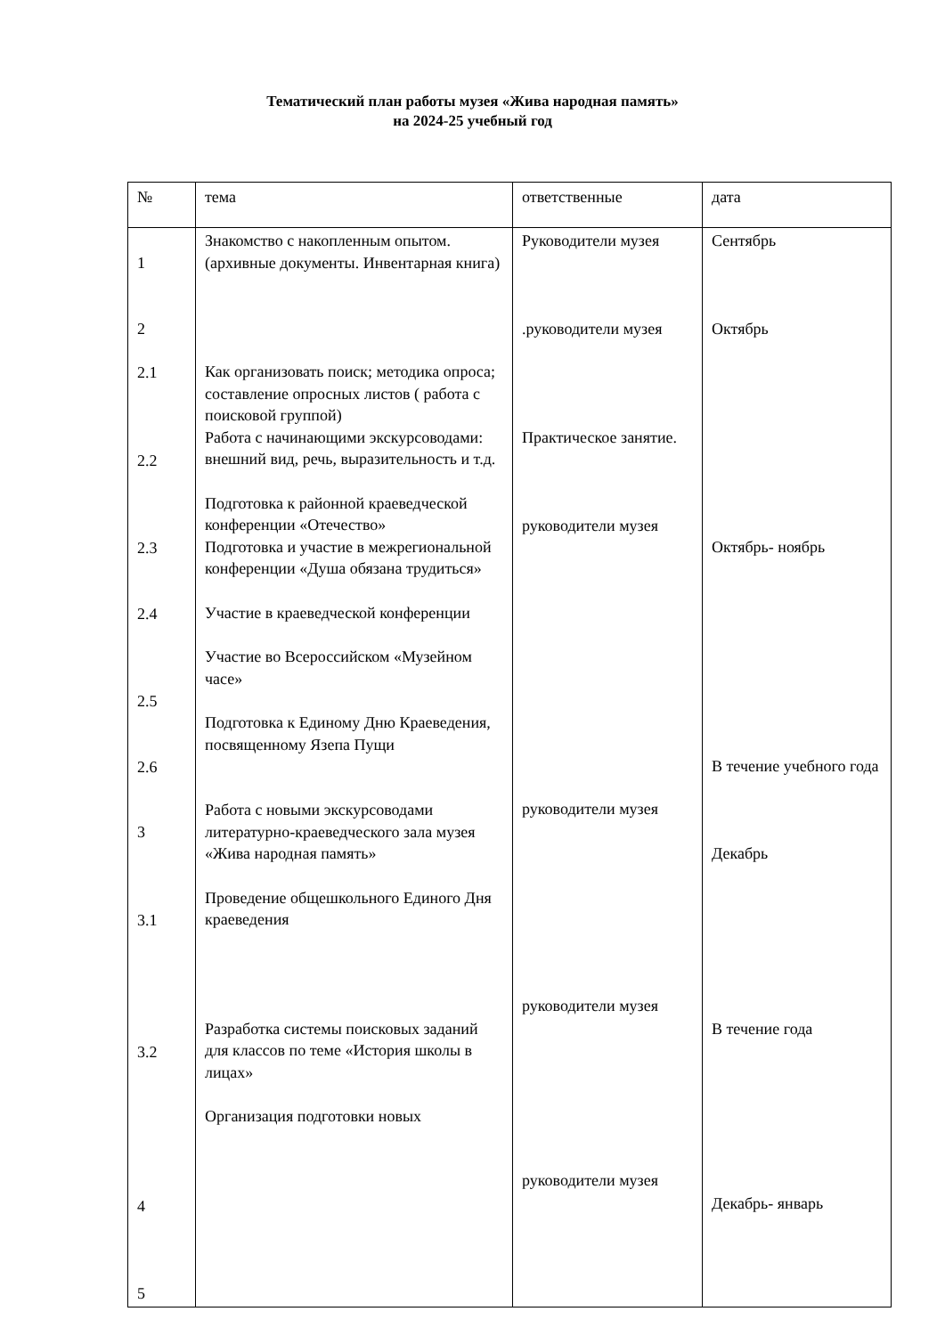Тематический план работы музея «Жива народная память»
на 2024-25 учебный год
| № | тема | ответственные | дата |
| 1 2 2.1 2.2 2.3 2.4 2.5 2.6 3 3.1 3.2 4 5 | Знакомство с накопленным опытом. (архивные документы. Инвентарная книга) Как организовать поиск; методика опроса; составление опросных листов ( работа с поисковой группой) Работа с начинающими экскурсоводами: внешний вид, речь, выразительность и т.д. Подготовка к районной краеведческой конференции «Отечество» Подготовка и участие в межрегиональной конференции «Душа обязана трудиться» Участие в краеведческой конференции Участие во Всероссийском «Музейном часе» Подготовка к Единому Дню Краеведения, посвященному Язепа Пущи Работа с новыми экскурсоводами литературно-краеведческого зала музея «Жива народная память» Проведение общешкольного Единого Дня краеведения Разработка системы поисковых заданий для классов по теме «История школы в лицах» Организация подготовки новых | Руководители музея .руководители музея Практическое занятие. руководители музея руководители музея руководители музея руководители музея | Сентябрь Октябрь Октябрь- ноябрь В течение учебного года Декабрь В течение года Декабрь- январь |